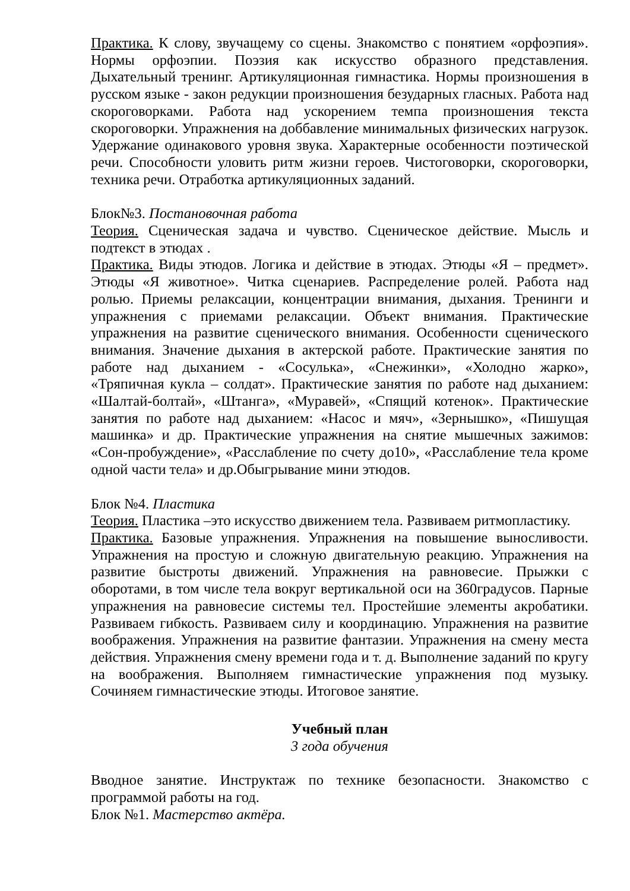Практика. К слову, звучащему со сцены. Знакомство с понятием «орфоэпия». Нормы орфоэпии. Поэзия как искусство образного представления. Дыхательный тренинг. Артикуляционная гимнастика. Нормы произношения в русском языке - закон редукции произношения безударных гласных. Работа над скороговорками. Работа над ускорением темпа произношения текста скороговорки. Упражнения на доббавление минимальных физических нагрузок. Удержание одинакового уровня звука. Характерные особенности поэтической речи. Способности уловить ритм жизни героев. Чистоговорки, скороговорки, техника речи. Отработка артикуляционных заданий.
Блок№3. Постановочная работа
Теория. Сценическая задача и чувство. Сценическое действие. Мысль и подтекст в этюдах .
Практика. Виды этюдов. Логика и действие в этюдах. Этюды «Я – предмет». Этюды «Я животное». Читка сценариев. Распределение ролей. Работа над ролью. Приемы релаксации, концентрации внимания, дыхания. Тренинги и упражнения с приемами релаксации. Объект внимания. Практические упражнения на развитие сценического внимания. Особенности сценического внимания. Значение дыхания в актерской работе. Практические занятия по работе над дыханием - «Сосулька», «Снежинки», «Холодно жарко», «Тряпичная кукла – солдат». Практические занятия по работе над дыханием: «Шалтай-болтай», «Штанга», «Муравей», «Спящий котенок». Практические занятия по работе над дыханием: «Насос и мяч», «Зернышко», «Пишущая машинка» и др. Практические упражнения на снятие мышечных зажимов: «Сон-пробуждение», «Расслабление по счету до10», «Расслабление тела кроме одной части тела» и др.Обыгрывание мини этюдов.
Блок №4. Пластика
Теория. Пластика –это искусство движением тела. Развиваем ритмопластику.
Практика. Базовые упражнения. Упражнения на повышение выносливости. Упражнения на простую и сложную двигательную реакцию. Упражнения на развитие быстроты движений. Упражнения на равновесие. Прыжки с оборотами, в том числе тела вокруг вертикальной оси на 360градусов. Парные упражнения на равновесие системы тел. Простейшие элементы акробатики. Развиваем гибкость. Развиваем силу и координацию. Упражнения на развитие воображения. Упражнения на развитие фантазии. Упражнения на смену места действия. Упражнения смену времени года и т. д. Выполнение заданий по кругу на воображения. Выполняем гимнастические упражнения под музыку. Сочиняем гимнастические этюды. Итоговое занятие.
Учебный план
3 года обучения
Вводное занятие. Инструктаж по технике безопасности. Знакомство с программой работы на год.
Блок №1. Мастерство актёра.